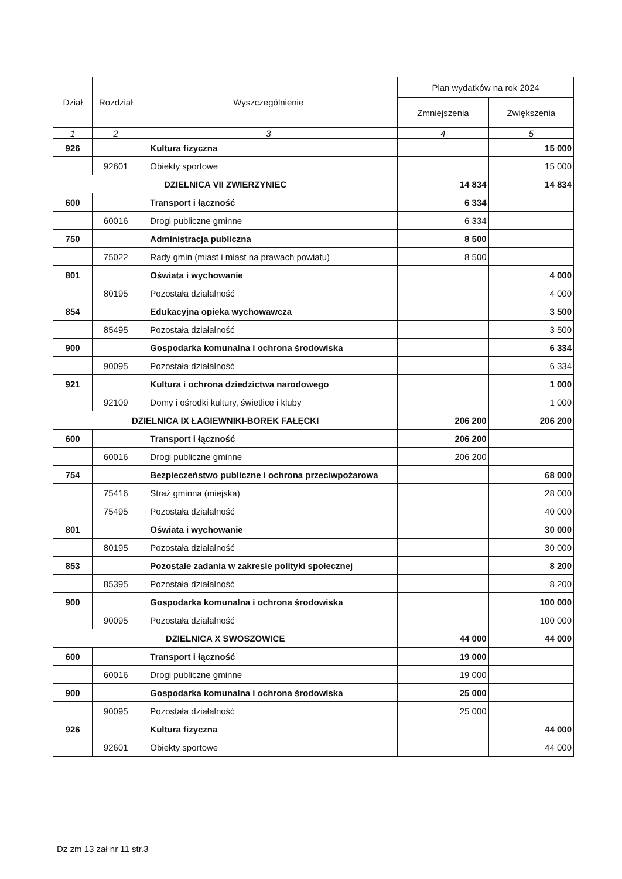| Dział | Rozdział | Wyszczególnienie | Plan wydatków na rok 2024 | |
| --- | --- | --- | --- | --- |
| | | | Zmniejszenia | Zwiększenia |
| 1 | 2 | 3 | 4 | 5 |
| 926 | | Kultura fizyczna | | 15 000 |
| | 92601 | Obiekty sportowe | | 15 000 |
| DZIELNICA VII ZWIERZYNIEC | | | 14 834 | 14 834 |
| 600 | | Transport i łączność | 6 334 | |
| | 60016 | Drogi publiczne gminne | 6 334 | |
| 750 | | Administracja publiczna | 8 500 | |
| | 75022 | Rady gmin (miast i miast na prawach powiatu) | 8 500 | |
| 801 | | Oświata i wychowanie | | 4 000 |
| | 80195 | Pozostała działalność | | 4 000 |
| 854 | | Edukacyjna opieka wychowawcza | | 3 500 |
| | 85495 | Pozostała działalność | | 3 500 |
| 900 | | Gospodarka komunalna i ochrona środowiska | | 6 334 |
| | 90095 | Pozostała działalność | | 6 334 |
| 921 | | Kultura i ochrona dziedzictwa narodowego | | 1 000 |
| | 92109 | Domy i ośrodki kultury, świetlice i kluby | | 1 000 |
| DZIELNICA IX ŁAGIEWNIKI-BOREK FAŁĘCKI | | | 206 200 | 206 200 |
| 600 | | Transport i łączność | 206 200 | |
| | 60016 | Drogi publiczne gminne | 206 200 | |
| 754 | | Bezpieczeństwo publiczne i ochrona przeciwpożarowa | | 68 000 |
| | 75416 | Straż gminna (miejska) | | 28 000 |
| | 75495 | Pozostała działalność | | 40 000 |
| 801 | | Oświata i wychowanie | | 30 000 |
| | 80195 | Pozostała działalność | | 30 000 |
| 853 | | Pozostałe zadania w zakresie polityki społecznej | | 8 200 |
| | 85395 | Pozostała działalność | | 8 200 |
| 900 | | Gospodarka komunalna i ochrona środowiska | | 100 000 |
| | 90095 | Pozostała działalność | | 100 000 |
| DZIELNICA X SWOSZOWICE | | | 44 000 | 44 000 |
| 600 | | Transport i łączność | 19 000 | |
| | 60016 | Drogi publiczne gminne | 19 000 | |
| 900 | | Gospodarka komunalna i ochrona środowiska | 25 000 | |
| | 90095 | Pozostała działalność | 25 000 | |
| 926 | | Kultura fizyczna | | 44 000 |
| | 92601 | Obiekty sportowe | | 44 000 |
Dz zm 13 zał nr 11 str.3